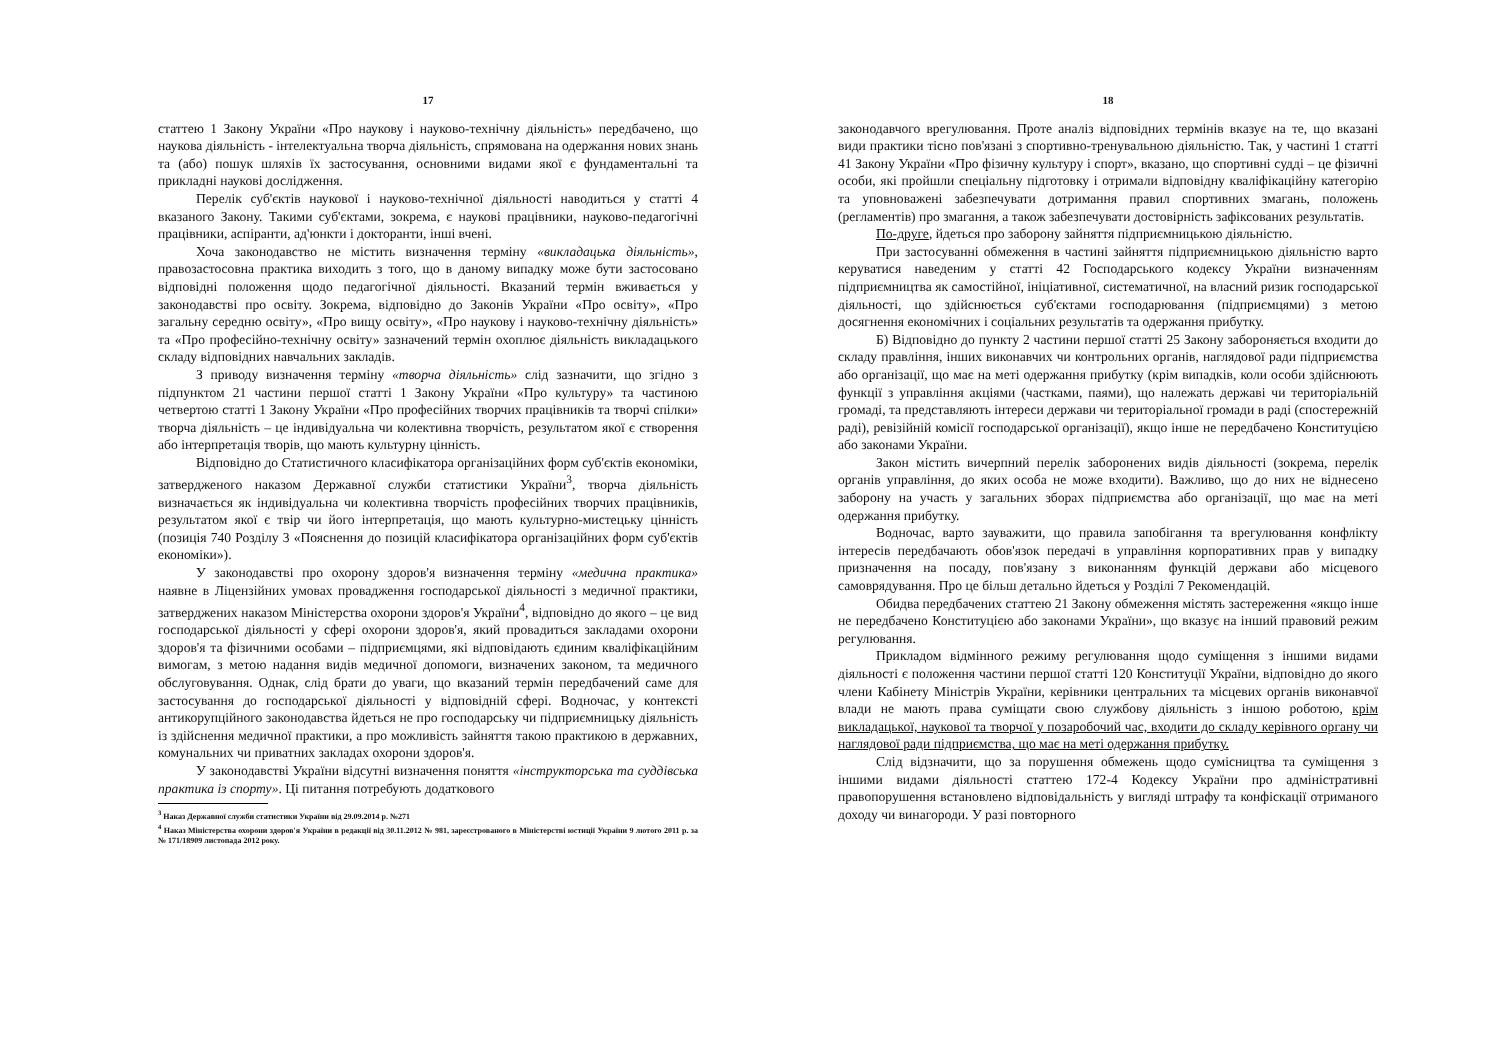17
статтею 1 Закону України «Про наукову і науково-технічну діяльність» передбачено, що наукова діяльність - інтелектуальна творча діяльність, спрямована на одержання нових знань та (або) пошук шляхів їх застосування, основними видами якої є фундаментальні та прикладні наукові дослідження.
Перелік суб'єктів наукової і науково-технічної діяльності наводиться у статті 4 вказаного Закону. Такими суб'єктами, зокрема, є наукові працівники, науково-педагогічні працівники, аспіранти, ад'юнкти і докторанти, інші вчені.
Хоча законодавство не містить визначення терміну «викладацька діяльність», правозастосовна практика виходить з того, що в даному випадку може бути застосовано відповідні положення щодо педагогічної діяльності. Вказаний термін вживається у законодавстві про освіту. Зокрема, відповідно до Законів України «Про освіту», «Про загальну середню освіту», «Про вищу освіту», «Про наукову і науково-технічну діяльність» та «Про професійно-технічну освіту» зазначений термін охоплює діяльність викладацького складу відповідних навчальних закладів.
З приводу визначення терміну «творча діяльність» слід зазначити, що згідно з підпунктом 21 частини першої статті 1 Закону України «Про культуру» та частиною четвертою статті 1 Закону України «Про професійних творчих працівників та творчі спілки» творча діяльність – це індивідуальна чи колективна творчість, результатом якої є створення або інтерпретація творів, що мають культурну цінність.
Відповідно до Статистичного класифікатора організаційних форм суб'єктів економіки, затвердженого наказом Державної служби статистики України<sup>3</sup>, творча діяльність визначається як індивідуальна чи колективна творчість професійних творчих працівників, результатом якої є твір чи його інтерпретація, що мають культурно-мистецьку цінність (позиція 740 Розділу 3 «Пояснення до позицій класифікатора організаційних форм суб'єктів економіки»).
У законодавстві про охорону здоров'я визначення терміну «медична практика» наявне в Ліцензійних умовах провадження господарської діяльності з медичної практики, затверджених наказом Міністерства охорони здоров'я України<sup>4</sup>, відповідно до якого – це вид господарської діяльності у сфері охорони здоров'я, який провадиться закладами охорони здоров'я та фізичними особами – підприємцями, які відповідають єдиним кваліфікаційним вимогам, з метою надання видів медичної допомоги, визначених законом, та медичного обслуговування. Однак, слід брати до уваги, що вказаний термін передбачений саме для застосування до господарської діяльності у відповідній сфері. Водночас, у контексті антикорупційного законодавства йдеться не про господарську чи підприємницьку діяльність із здійснення медичної практики, а про можливість зайняття такою практикою в державних, комунальних чи приватних закладах охорони здоров'я.
У законодавстві України відсутні визначення поняття «інструкторська та суддівська практика із спорту». Ці питання потребують додаткового
<sup>3</sup> Наказ Державної служби статистики України від 29.09.2014 р. №271
<sup>4</sup> Наказ Міністерства охорони здоров'я України в редакції від 30.11.2012 № 981, зареєстрованого в Міністерстві юстиції України 9 лютого 2011 р. за № 171/18909 листопада 2012 року.
18
законодавчого врегулювання. Проте аналіз відповідних термінів вказує на те, що вказані види практики тісно пов'язані з спортивно-тренувальною діяльністю. Так, у частині 1 статті 41 Закону України «Про фізичну культуру і спорт», вказано, що спортивні судді – це фізичні особи, які пройшли спеціальну підготовку і отримали відповідну кваліфікаційну категорію та уповноважені забезпечувати дотримання правил спортивних змагань, положень (регламентів) про змагання, а також забезпечувати достовірність зафіксованих результатів.
По-друге, йдеться про заборону зайняття підприємницькою діяльністю.
При застосуванні обмеження в частині зайняття підприємницькою діяльністю варто керуватися наведеним у статті 42 Господарського кодексу України визначенням підприємництва як самостійної, ініціативної, систематичної, на власний ризик господарської діяльності, що здійснюється суб'єктами господарювання (підприємцями) з метою досягнення економічних і соціальних результатів та одержання прибутку.
Б) Відповідно до пункту 2 частини першої статті 25 Закону забороняється входити до складу правління, інших виконавчих чи контрольних органів, наглядової ради підприємства або організації, що має на меті одержання прибутку (крім випадків, коли особи здійснюють функції з управління акціями (частками, паями), що належать державі чи територіальній громаді, та представляють інтереси держави чи територіальної громади в раді (спостережній раді), ревізійній комісії господарської організації), якщо інше не передбачено Конституцією або законами України.
Закон містить вичерпний перелік заборонених видів діяльності (зокрема, перелік органів управління, до яких особа не може входити). Важливо, що до них не віднесено заборону на участь у загальних зборах підприємства або організації, що має на меті одержання прибутку.
Водночас, варто зауважити, що правила запобігання та врегулювання конфлікту інтересів передбачають обов'язок передачі в управління корпоративних прав у випадку призначення на посаду, пов'язану з виконанням функцій держави або місцевого самоврядування. Про це більш детально йдеться у Розділі 7 Рекомендацій.
Обидва передбачених статтею 21 Закону обмеження містять застереження «якщо інше не передбачено Конституцією або законами України», що вказує на інший правовий режим регулювання.
Прикладом відмінного режиму регулювання щодо суміщення з іншими видами діяльності є положення частини першої статті 120 Конституції України, відповідно до якого члени Кабінету Міністрів України, керівники центральних та місцевих органів виконавчої влади не мають права суміщати свою службову діяльність з іншою роботою, крім викладацької, наукової та творчої у позаробочий час, входити до складу керівного органу чи наглядової ради підприємства, що має на меті одержання прибутку.
Слід відзначити, що за порушення обмежень щодо сумісництва та суміщення з іншими видами діяльності статтею 172-4 Кодексу України про адміністративні правопорушення встановлено відповідальність у вигляді штрафу та конфіскації отриманого доходу чи винагороди. У разі повторного